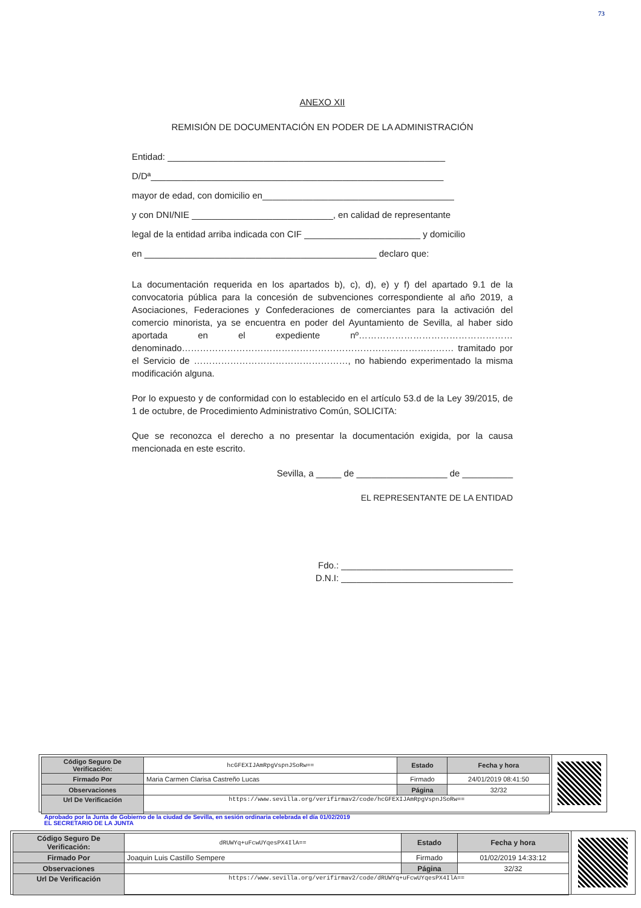73
ANEXO XII
REMISIÓN DE DOCUMENTACIÓN EN PODER DE LA ADMINISTRACIÓN
Entidad: _______________________________________________________
D/Dª__________________________________________________________
mayor de edad, con domicilio en______________________________________
y con DNI/NIE ____________________________, en calidad de representante
legal de la entidad arriba indicada con CIF _______________________ y domicilio
en ______________________________________________ declaro que:
La documentación requerida en los apartados b), c), d), e) y f) del apartado 9.1 de la convocatoria pública para la concesión de subvenciones correspondiente al año 2019, a Asociaciones, Federaciones y Confederaciones de comerciantes para la activación del comercio minorista, ya se encuentra en poder del Ayuntamiento de Sevilla, al haber sido aportada en el expediente nº…………………………………………… denominado……………………………………………………………………………… tramitado por el Servicio de ……………………………………………, no habiendo experimentado la misma modificación alguna.
Por lo expuesto y de conformidad con lo establecido en el artículo 53.d de la Ley 39/2015, de 1 de octubre, de Procedimiento Administrativo Común, SOLICITA:
Que se reconozca el derecho a no presentar la documentación exigida, por la causa mencionada en este escrito.
Sevilla, a _____ de __________________ de __________
EL REPRESENTANTE DE LA ENTIDAD
Fdo.: __________________________________
D.N.I: __________________________________
| Código Seguro De Verificación: | hcGFEXIJAmRpgVspnJSoRw== | Estado | Fecha y hora |
| Firmado Por | Maria Carmen Clarisa Castreño Lucas | Firmado | 24/01/2019 08:41:50 |
| Observaciones | | Página | 32/32 |
| Url De Verificación | https://www.sevilla.org/verifirmav2/code/hcGFEXIJAmRpgVspnJSoRw== | | |
Aprobado por la Junta de Gobierno de la ciudad de Sevilla, en sesión ordinaria celebrada el día 01/02/2019
EL SECRETARIO DE LA JUNTA
| Código Seguro De Verificación: | dRUWYq+uFcwUYqesPX4IlA== | Estado | Fecha y hora |
| Firmado Por | Joaquin Luis Castillo Sempere | Firmado | 01/02/2019 14:33:12 |
| Observaciones | | Página | 32/32 |
| Url De Verificación | https://www.sevilla.org/verifirmav2/code/dRUWYq+uFcwUYqesPX4IlA== | | |